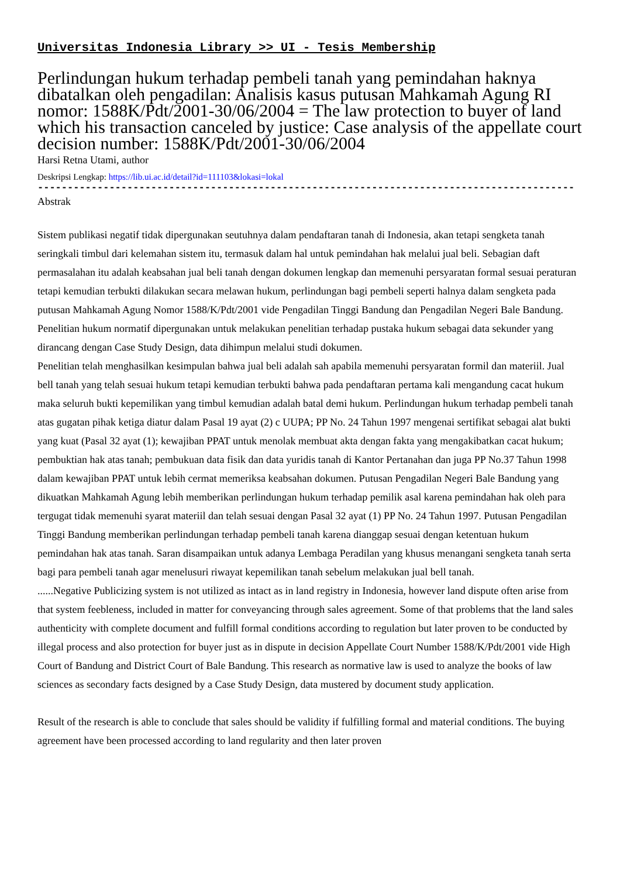Universitas Indonesia Library >> UI - Tesis Membership
Perlindungan hukum terhadap pembeli tanah yang pemindahan haknya dibatalkan oleh pengadilan: Analisis kasus putusan Mahkamah Agung RI nomor: 1588K/Pdt/2001-30/06/2004 = The law protection to buyer of land which his transaction canceled by justice: Case analysis of the appellate court decision number: 1588K/Pdt/2001-30/06/2004
Harsi Retna Utami, author
Deskripsi Lengkap: https://lib.ui.ac.id/detail?id=111103&lokasi=lokal
------------------------------------------------------------------------------------------
Abstrak
Sistem publikasi negatif tidak dipergunakan seutuhnya dalam pendaftaran tanah di Indonesia, akan tetapi sengketa tanah seringkali timbul dari kelemahan sistem itu, termasuk dalam hal untuk pemindahan hak melalui jual beli. Sebagian daft permasalahan itu adalah keabsahan jual beli tanah dengan dokumen lengkap dan memenuhi persyaratan formal sesuai peraturan tetapi kemudian terbukti dilakukan secara melawan hukum, perlindungan bagi pembeli seperti halnya dalam sengketa pada putusan Mahkamah Agung Nomor 1588/K/Pdt/2001 vide Pengadilan Tinggi Bandung dan Pengadilan Negeri Bale Bandung. Penelitian hukum normatif dipergunakan untuk melakukan penelitian terhadap pustaka hukum sebagai data sekunder yang dirancang dengan Case Study Design, data dihimpun melalui studi dokumen.
Penelitian telah menghasilkan kesimpulan bahwa jual beli adalah sah apabila memenuhi persyaratan formil dan materiil. Jual bell tanah yang telah sesuai hukum tetapi kemudian terbukti bahwa pada pendaftaran pertama kali mengandung cacat hukum maka seluruh bukti kepemilikan yang timbul kemudian adalah batal demi hukum. Perlindungan hukum terhadap pembeli tanah atas gugatan pihak ketiga diatur dalam Pasal 19 ayat (2) c UUPA; PP No. 24 Tahun 1997 mengenai sertifikat sebagai alat bukti yang kuat (Pasal 32 ayat (1); kewajiban PPAT untuk menolak membuat akta dengan fakta yang mengakibatkan cacat hukum; pembuktian hak atas tanah; pembukuan data fisik dan data yuridis tanah di Kantor Pertanahan dan juga PP No.37 Tahun 1998 dalam kewajiban PPAT untuk lebih cermat memeriksa keabsahan dokumen. Putusan Pengadilan Negeri Bale Bandung yang dikuatkan Mahkamah Agung lebih memberikan perlindungan hukum terhadap pemilik asal karena pemindahan hak oleh para tergugat tidak memenuhi syarat materiil dan telah sesuai dengan Pasal 32 ayat (1) PP No. 24 Tahun 1997. Putusan Pengadilan Tinggi Bandung memberikan perlindungan terhadap pembeli tanah karena dianggap sesuai dengan ketentuan hukum pemindahan hak atas tanah. Saran disampaikan untuk adanya Lembaga Peradilan yang khusus menangani sengketa tanah serta bagi para pembeli tanah agar menelusuri riwayat kepemilikan tanah sebelum melakukan jual bell tanah.
......Negative Publicizing system is not utilized as intact as in land registry in Indonesia, however land dispute often arise from that system feebleness, included in matter for conveyancing through sales agreement. Some of that problems that the land sales authenticity with complete document and fulfill formal conditions according to regulation but later proven to be conducted by illegal process and also protection for buyer just as in dispute in decision Appellate Court Number 1588/K/Pdt/2001 vide High Court of Bandung and District Court of Bale Bandung. This research as normative law is used to analyze the books of law sciences as secondary facts designed by a Case Study Design, data mustered by document study application.
Result of the research is able to conclude that sales should be validity if fulfilling formal and material conditions. The buying agreement have been processed according to land regularity and then later proven